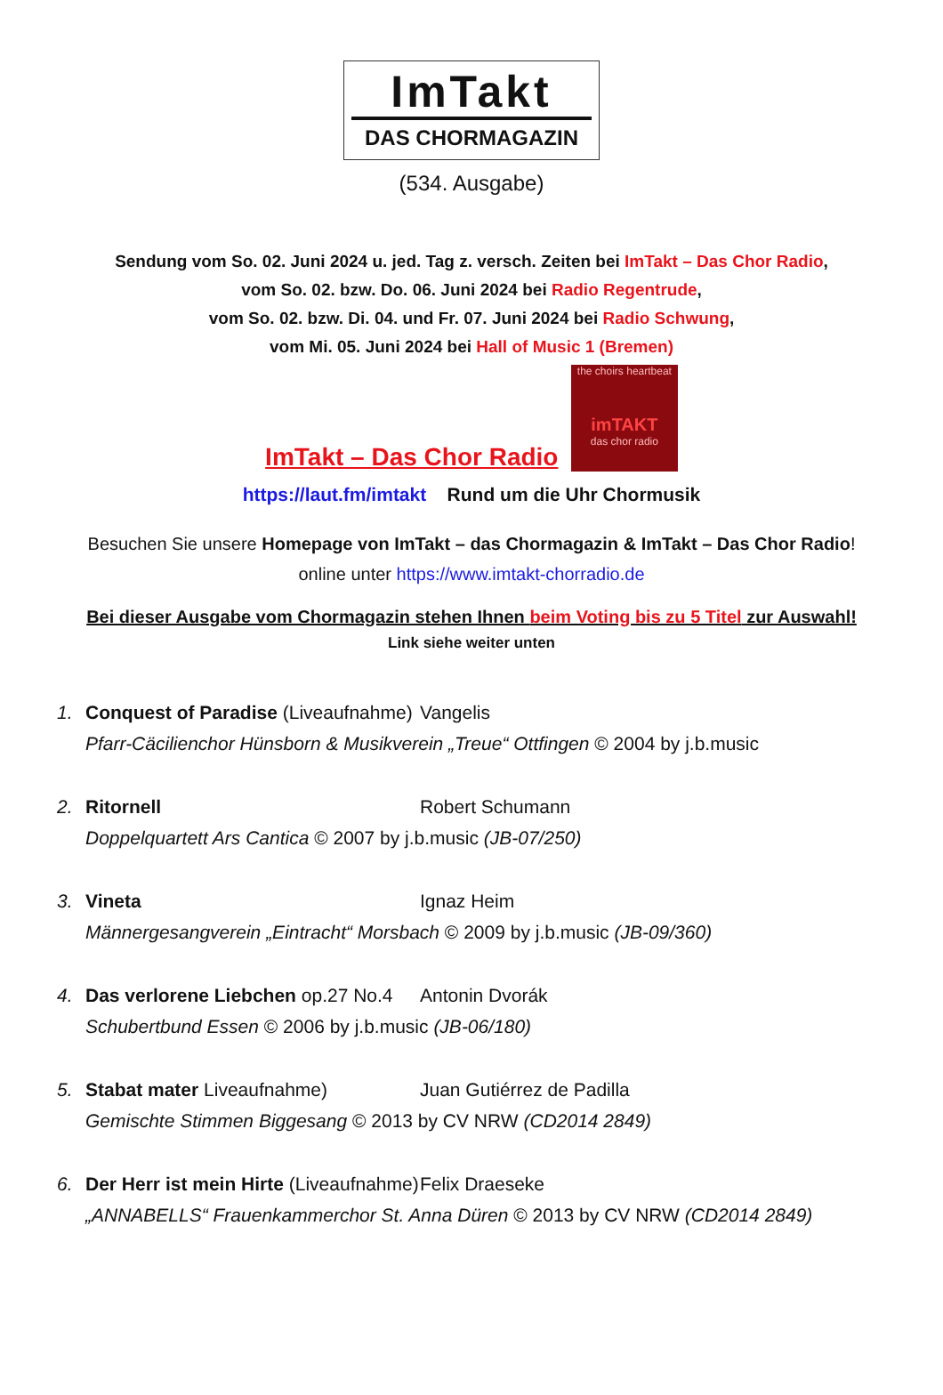ImTakt
DAS CHORMAGAZIN
(534. Ausgabe)
Sendung vom So. 02. Juni 2024 u. jed. Tag z. versch. Zeiten bei ImTakt – Das Chor Radio,
vom So. 02. bzw. Do. 06. Juni 2024 bei Radio Regentrude,
vom So. 02. bzw. Di. 04. und Fr. 07. Juni 2024 bei Radio Schwung,
vom Mi. 05. Juni 2024 bei Hall of Music 1 (Bremen)
ImTakt – Das Chor Radio the choirs heartbeat
imTAKT
das chor radio
https://laut.fm/imtakt Rund um die Uhr Chormusik
Besuchen Sie unsere Homepage von ImTakt – das Chormagazin & ImTakt – Das Chor Radio!
online unter https://www.imtakt-chorradio.de
Bei dieser Ausgabe vom Chormagazin stehen Ihnen beim Voting bis zu 5 Titel zur Auswahl!
Link siehe weiter unten
1. Conquest of Paradise (Liveaufnahme) Vangelis
Pfarr-Cäcilienchor Hünsborn & Musikverein „Treue“ Ottfingen © 2004 by j.b.music
2. Ritornell Robert Schumann
Doppelquartett Ars Cantica © 2007 by j.b.music (JB-07/250)
3. Vineta Ignaz Heim
Männergesangverein „Eintracht“ Morsbach © 2009 by j.b.music (JB-09/360)
4. Das verlorene Liebchen op.27 No.4 Antonin Dvorák
Schubertbund Essen © 2006 by j.b.music (JB-06/180)
5. Stabat mater Liveaufnahme) Juan Gutiérrez de Padilla
Gemischte Stimmen Biggesang © 2013 by CV NRW (CD2014 2849)
6. Der Herr ist mein Hirte (Liveaufnahme) Felix Draeseke
„ANNABELLS“ Frauenkammerchor St. Anna Düren © 2013 by CV NRW (CD2014 2849)